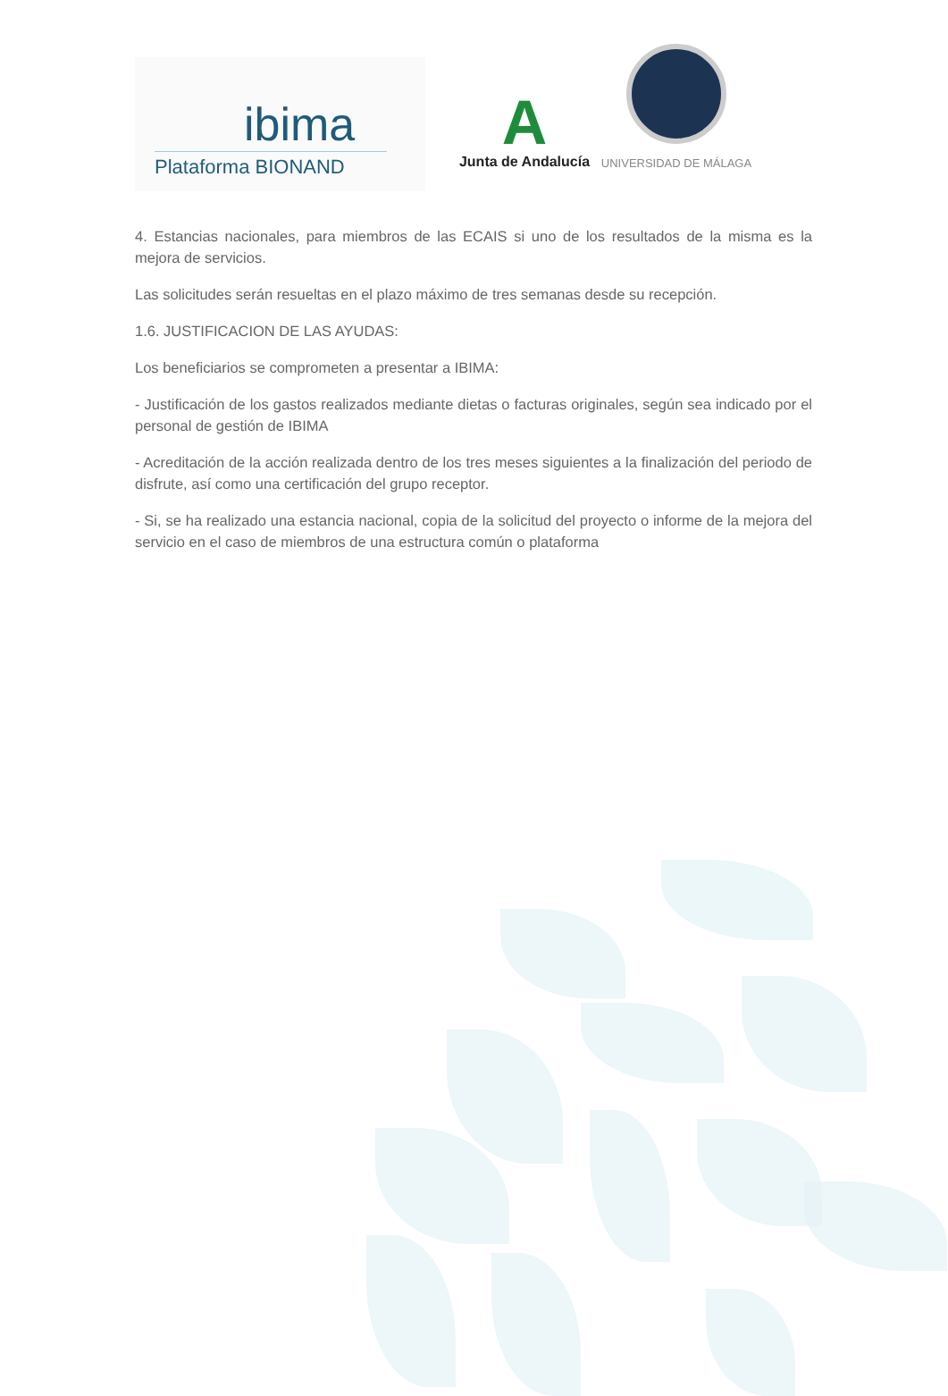ibima
Plataforma BIONAND
A
Junta de Andalucía
UNIVERSIDAD DE MÁLAGA
4. Estancias nacionales, para miembros de las ECAIS si uno de los resultados de la misma es la mejora de servicios.
Las solicitudes serán resueltas en el plazo máximo de tres semanas desde su recepción.
1.6. JUSTIFICACION DE LAS AYUDAS:
Los beneficiarios se comprometen a presentar a IBIMA:
- Justificación de los gastos realizados mediante dietas o facturas originales, según sea indicado por el personal de gestión de IBIMA
- Acreditación de la acción realizada dentro de los tres meses siguientes a la finalización del periodo de disfrute, así como una certificación del grupo receptor.
- Si, se ha realizado una estancia nacional, copia de la solicitud del proyecto o informe de la mejora del servicio en el caso de miembros de una estructura común o plataforma